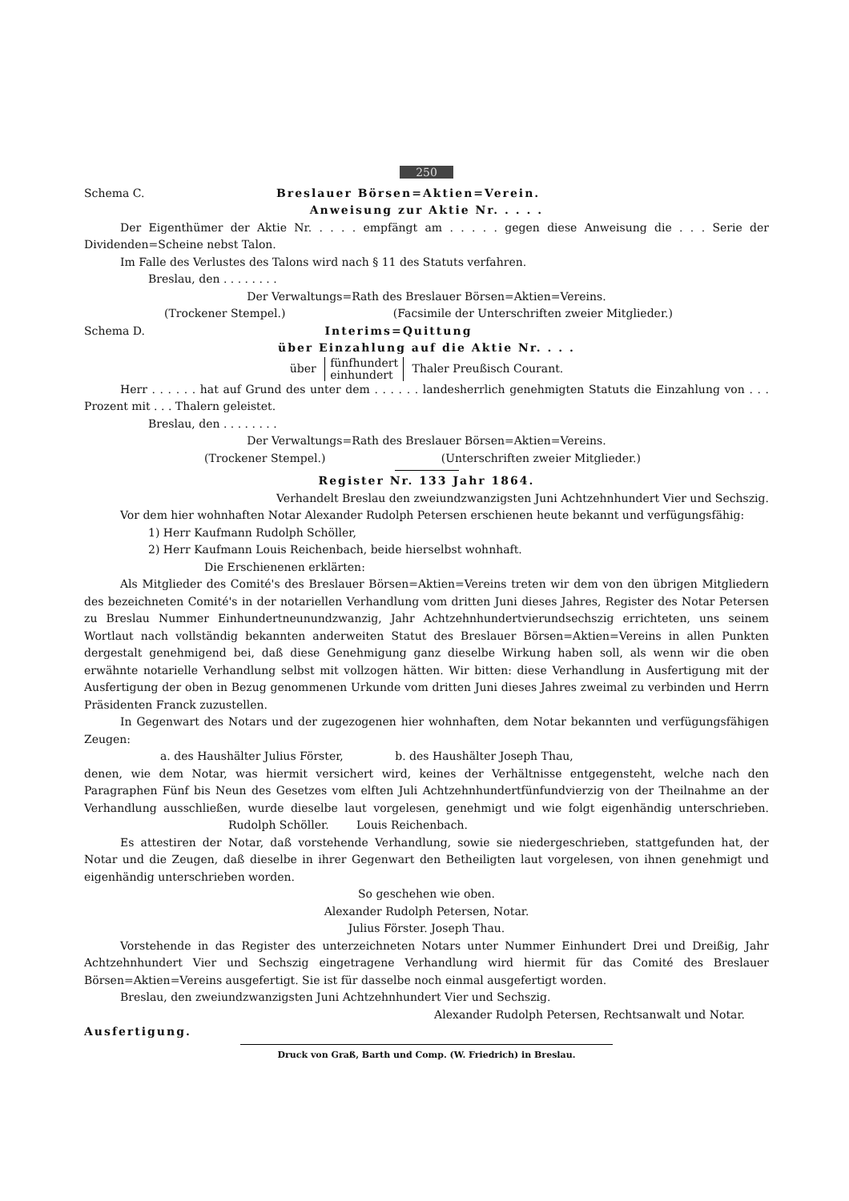250
Schema C. Breslauer Börsen=Aktien=Verein.
Anweisung zur Aktie Nr. . . . .
Der Eigenthümer der Aktie Nr. . . . . empfängt am . . . . . gegen diese Anweisung die . . . Serie der Dividenden=Scheine nebst Talon.
Im Falle des Verlustes des Talons wird nach § 11 des Statuts verfahren.
Breslau, den . . . . . . . .
Der Verwaltungs=Rath des Breslauer Börsen=Aktien=Vereins.
(Trockener Stempel.) (Facsimile der Unterschriften zweier Mitglieder.)
Schema D. Interims=Quittung
über Einzahlung auf die Aktie Nr. . . .
über fünfhundert
einhundert Thaler Preußisch Courant.
Herr . . . . . . hat auf Grund des unter dem . . . . . . landesherrlich genehmigten Statuts die Einzahlung von . . . Prozent mit . . . Thalern geleistet.
Breslau, den . . . . . . . .
Der Verwaltungs=Rath des Breslauer Börsen=Aktien=Vereins.
(Trockener Stempel.) (Unterschriften zweier Mitglieder.)
Register Nr. 133 Jahr 1864.
Verhandelt Breslau den zweiundzwanzigsten Juni Achtzehnhundert Vier und Sechszig.
Vor dem hier wohnhaften Notar Alexander Rudolph Petersen erschienen heute bekannt und verfügungsfähig:
1) Herr Kaufmann Rudolph Schöller,
2) Herr Kaufmann Louis Reichenbach, beide hierselbst wohnhaft.
Die Erschienenen erklärten:
Als Mitglieder des Comité's des Breslauer Börsen=Aktien=Vereins treten wir dem von den übrigen Mitgliedern des bezeichneten Comité's in der notariellen Verhandlung vom dritten Juni dieses Jahres, Register des Notar Petersen zu Breslau Nummer Einhundertneunundzwanzig, Jahr Achtzehnhundertvierundsechszig errichteten, uns seinem Wortlaut nach vollständig bekannten anderweiten Statut des Breslauer Börsen=Aktien=Vereins in allen Punkten dergestalt genehmigend bei, daß diese Genehmigung ganz dieselbe Wirkung haben soll, als wenn wir die oben erwähnte notarielle Verhandlung selbst mit vollzogen hätten. Wir bitten: diese Verhandlung in Ausfertigung mit der Ausfertigung der oben in Bezug genommenen Urkunde vom dritten Juni dieses Jahres zweimal zu verbinden und Herrn Präsidenten Franck zuzustellen.
In Gegenwart des Notars und der zugezogenen hier wohnhaften, dem Notar bekannten und verfügungsfähigen Zeugen:
a. des Haushälter Julius Förster, b. des Haushälter Joseph Thau,
denen, wie dem Notar, was hiermit versichert wird, keines der Verhältnisse entgegensteht, welche nach den Paragraphen Fünf bis Neun des Gesetzes vom elften Juli Achtzehnhundertfünfundvierzig von der Theilnahme an der Verhandlung ausschließen, wurde dieselbe laut vorgelesen, genehmigt und wie folgt eigenhändig unterschrieben. Rudolph Schöller. Louis Reichenbach.
Es attestiren der Notar, daß vorstehende Verhandlung, sowie sie niedergeschrieben, stattgefunden hat, der Notar und die Zeugen, daß dieselbe in ihrer Gegenwart den Betheiligten laut vorgelesen, von ihnen genehmigt und eigenhändig unterschrieben worden.
So geschehen wie oben.
Alexander Rudolph Petersen, Notar.
Julius Förster. Joseph Thau.
Vorstehende in das Register des unterzeichneten Notars unter Nummer Einhundert Drei und Dreißig, Jahr Achtzehnhundert Vier und Sechszig eingetragene Verhandlung wird hiermit für das Comité des Breslauer Börsen=Aktien=Vereins ausgefertigt. Sie ist für dasselbe noch einmal ausgefertigt worden.
Breslau, den zweiundzwanzigsten Juni Achtzehnhundert Vier und Sechszig.
Alexander Rudolph Petersen, Rechtsanwalt und Notar.
Ausfertigung.
Druck von Graß, Barth und Comp. (W. Friedrich) in Breslau.